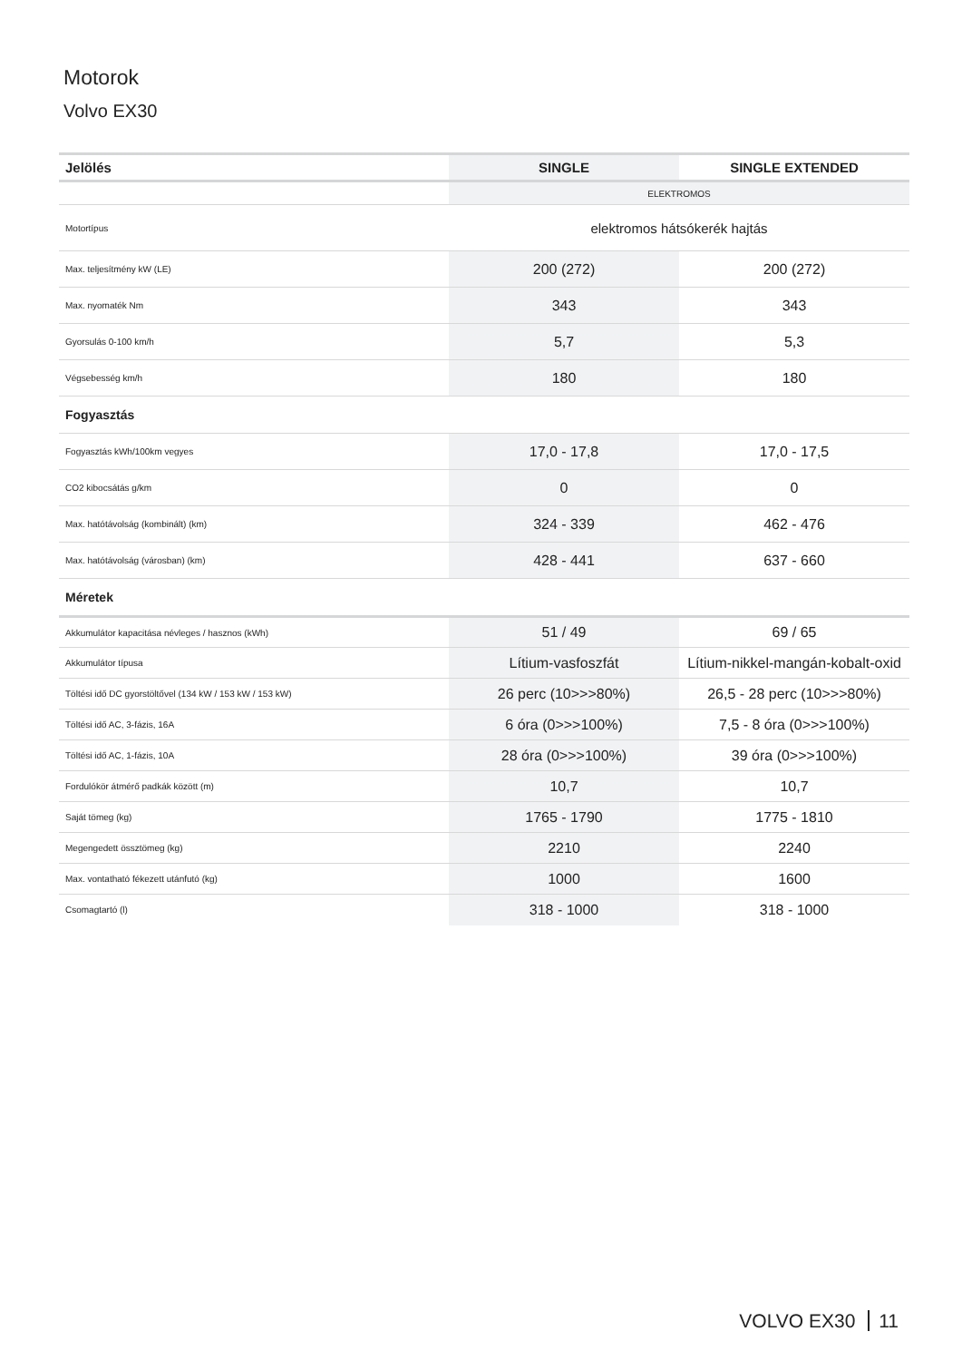Motorok
Volvo EX30
| Jelölés | SINGLE | SINGLE EXTENDED |
| --- | --- | --- |
| | ELEKTROMOS | |
| Motortípus | elektromos hátsókerék hajtás | |
| Max. teljesítmény kW (LE) | 200 (272) | 200 (272) |
| Max. nyomaték Nm | 343 | 343 |
| Gyorsulás 0-100 km/h | 5,7 | 5,3 |
| Végsebesség km/h | 180 | 180 |
| Fogyasztás | | |
| Fogyasztás kWh/100km vegyes | 17,0 - 17,8 | 17,0 - 17,5 |
| CO2 kibocsátás g/km | 0 | 0 |
| Max. hatótávolság (kombinált) (km) | 324 - 339 | 462 - 476 |
| Max. hatótávolság (városban) (km) | 428 - 441 | 637 - 660 |
| Méretek | | |
| Akkumulátor kapacitása névleges / hasznos (kWh) | 51 / 49 | 69 / 65 |
| Akkumulátor típusa | Lítium-vasfoszfát | Lítium-nikkel-mangán-kobalt-oxid |
| Töltési idő DC gyorstöltővel (134 kW / 153 kW / 153 kW) | 26 perc (10>>>80%) | 26,5 - 28 perc (10>>>80%) |
| Töltési idő AC, 3-fázis, 16A | 6 óra (0>>>100%) | 7,5 - 8 óra (0>>>100%) |
| Töltési idő AC, 1-fázis, 10A | 28 óra (0>>>100%) | 39 óra (0>>>100%) |
| Fordulókör átmérő padkák között (m) | 10,7 | 10,7 |
| Saját tömeg (kg) | 1765 - 1790 | 1775 - 1810 |
| Megengedett össztömeg (kg) | 2210 | 2240 |
| Max. vontatható fékezett utánfutó (kg) | 1000 | 1600 |
| Csomagtartó (l) | 318 - 1000 | 318 - 1000 |
VOLVO EX30 11